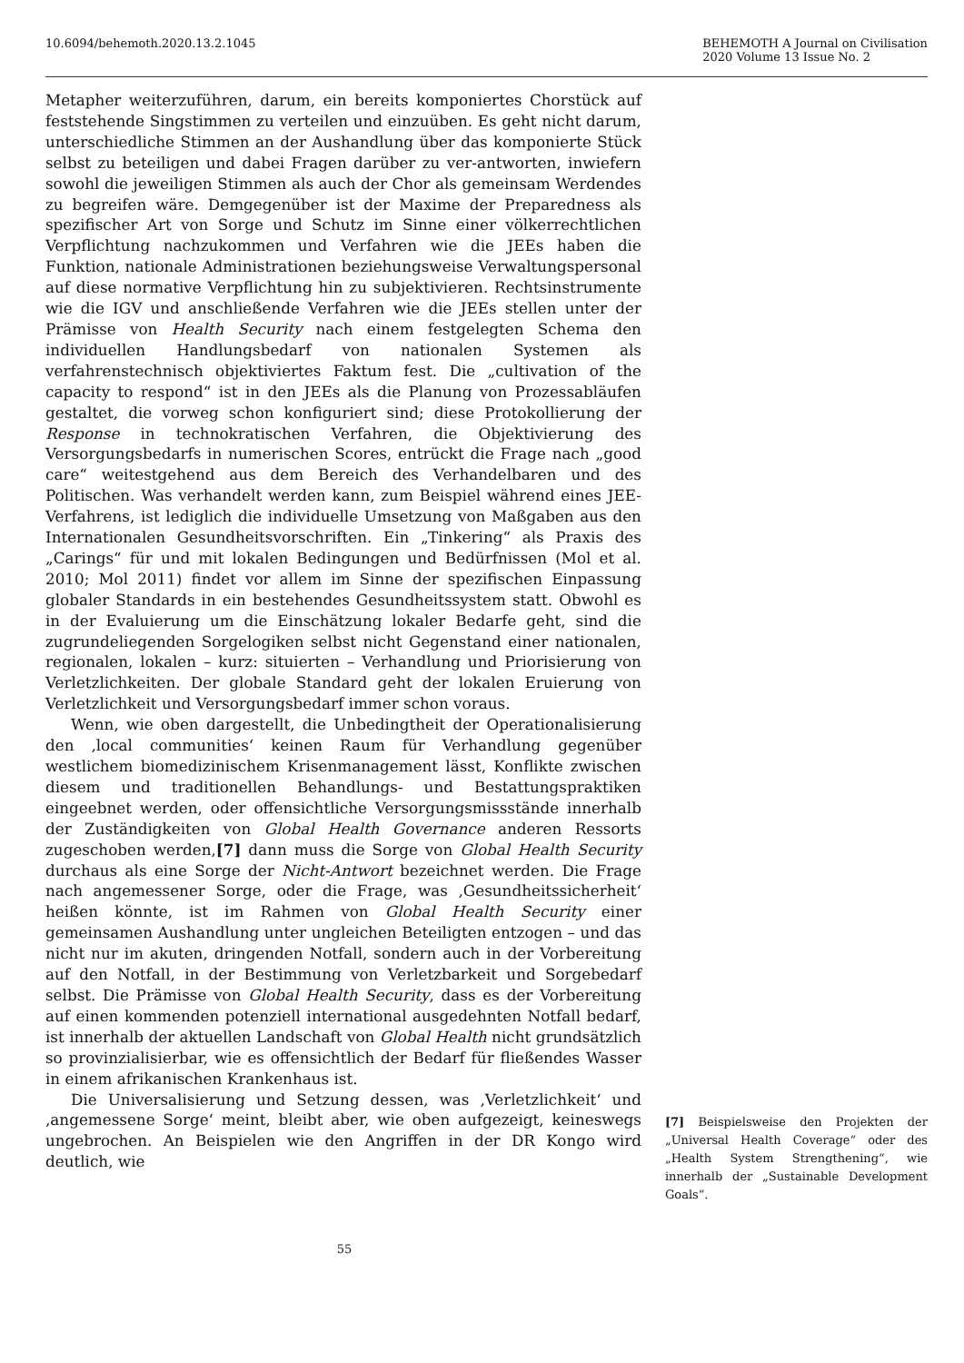10.6094/behemoth.2020.13.2.1045
BEHEMOTH A Journal on Civilisation
2020 Volume 13 Issue No. 2
Metapher weiterzuführen, darum, ein bereits komponiertes Chorstück auf feststehende Singstimmen zu verteilen und einzuüben. Es geht nicht darum, unterschiedliche Stimmen an der Aushandlung über das komponierte Stück selbst zu beteiligen und dabei Fragen darüber zu ver-antworten, inwiefern sowohl die jeweiligen Stimmen als auch der Chor als gemeinsam Werdendes zu begreifen wäre. Demgegenüber ist der Maxime der Preparedness als spezifischer Art von Sorge und Schutz im Sinne einer völkerrechtlichen Verpflichtung nachzukommen und Verfahren wie die JEEs haben die Funktion, nationale Administrationen beziehungsweise Verwaltungspersonal auf diese normative Verpflichtung hin zu subjektivieren. Rechtsinstrumente wie die IGV und anschließende Verfahren wie die JEEs stellen unter der Prämisse von Health Security nach einem festgelegten Schema den individuellen Handlungsbedarf von nationalen Systemen als verfahrenstechnisch objektiviertes Faktum fest. Die „cultivation of the capacity to respond“ ist in den JEEs als die Planung von Prozessabläufen gestaltet, die vorweg schon konfiguriert sind; diese Protokollierung der Response in technokratischen Verfahren, die Objektivierung des Versorgungsbedarfs in numerischen Scores, entrückt die Frage nach „good care“ weitestgehend aus dem Bereich des Verhandelbaren und des Politischen. Was verhandelt werden kann, zum Beispiel während eines JEE-Verfahrens, ist lediglich die individuelle Umsetzung von Maßgaben aus den Internationalen Gesundheitsvorschriften. Ein „Tinkering“ als Praxis des „Carings“ für und mit lokalen Bedingungen und Bedürfnissen (Mol et al. 2010; Mol 2011) findet vor allem im Sinne der spezifischen Einpassung globaler Standards in ein bestehendes Gesundheitssystem statt. Obwohl es in der Evaluierung um die Einschätzung lokaler Bedarfe geht, sind die zugrundeliegenden Sorgelogiken selbst nicht Gegenstand einer nationalen, regionalen, lokalen – kurz: situierten – Verhandlung und Priorisierung von Verletzlichkeiten. Der globale Standard geht der lokalen Eruierung von Verletzlichkeit und Versorgungsbedarf immer schon voraus.
Wenn, wie oben dargestellt, die Unbedingtheit der Operationalisierung den ‚local communities‘ keinen Raum für Verhandlung gegenüber westlichem biomedizinischem Krisenmanagement lässt, Konflikte zwischen diesem und traditionellen Behandlungs- und Bestattungspraktiken eingeebnet werden, oder offensichtliche Versorgungsmissstände innerhalb der Zuständigkeiten von Global Health Governance anderen Ressorts zugeschoben werden,[7] dann muss die Sorge von Global Health Security durchaus als eine Sorge der Nicht-Antwort bezeichnet werden. Die Frage nach angemessener Sorge, oder die Frage, was ‚Gesundheitssicherheit‘ heißen könnte, ist im Rahmen von Global Health Security einer gemeinsamen Aushandlung unter ungleichen Beteiligten entzogen – und das nicht nur im akuten, dringenden Notfall, sondern auch in der Vorbereitung auf den Notfall, in der Bestimmung von Verletzbarkeit und Sorgebedarf selbst. Die Prämisse von Global Health Security, dass es der Vorbereitung auf einen kommenden potenziell international ausgedehnten Notfall bedarf, ist innerhalb der aktuellen Landschaft von Global Health nicht grundsätzlich so provinzialisierbar, wie es offensichtlich der Bedarf für fließendes Wasser in einem afrikanischen Krankenhaus ist.
Die Universalisierung und Setzung dessen, was ‚Verletzlichkeit‘ und ‚angemessene Sorge‘ meint, bleibt aber, wie oben aufgezeigt, keineswegs ungebrochen. An Beispielen wie den Angriffen in der DR Kongo wird deutlich, wie
[7] Beispielsweise den Projekten der „Universal Health Coverage“ oder des „Health System Strengthening“, wie innerhalb der „Sustainable Development Goals“.
55